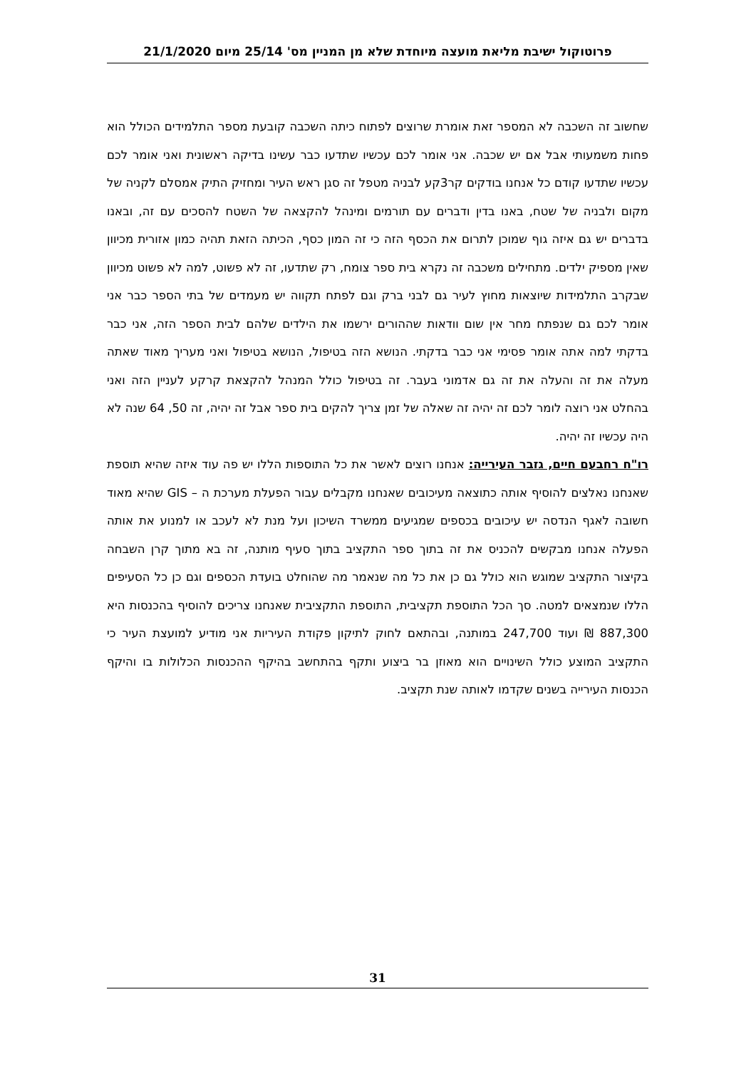פרוטוקול ישיבת מליאת מועצה מיוחדת שלא מן המניין מס' 25/14 מיום 21/1/2020
שחשוב זה השכבה לא המספר זאת אומרת שרוצים לפתוח כיתה השכבה קובעת מספר התלמידים הכולל הוא פחות משמעותי אבל אם יש שכבה. אני אומר לכם עכשיו שתדעו כבר עשינו בדיקה ראשונית ואני אומר לכם עכשיו שתדעו קודם כל אנחנו בודקים קר3קע לבניה מטפל זה סגן ראש העיר ומחזיק התיק אמסלם לקניה של מקום ולבניה של שטח, באנו בדין ודברים עם תורמים ומינהל להקצאה של השטח להסכים עם זה, ובאנו בדברים יש גם איזה גוף שמוכן לתרום את הכסף הזה כי זה המון כסף, הכיתה הזאת תהיה כמון אזורית מכיוון שאין מספיק ילדים. מתחילים משכבה זה נקרא בית ספר צומח, רק שתדעו, זה לא פשוט, למה לא פשוט מכיוון שבקרב התלמידות שיוצאות מחוץ לעיר גם לבני ברק וגם לפתח תקווה יש מעמדים של בתי הספר כבר אני אומר לכם גם שנפתח מחר אין שום וודאות שההורים ירשמו את הילדים שלהם לבית הספר הזה, אני כבר בדקתי למה אתה אומר פסימי אני כבר בדקתי. הנושא הזה בטיפול, הנושא בטיפול ואני מעריך מאוד שאתה מעלה את זה והעלה את זה גם אדמוני בעבר. זה בטיפול כולל המנהל להקצאת קרקע לעניין הזה ואני בהחלט אני רוצה לומר לכם זה יהיה זה שאלה של זמן צריך להקים בית ספר אבל זה יהיה, זה 50, 64 שנה לא היה עכשיו זה יהיה.
רו"ח רחבעם חיים, גזבר העירייה: אנחנו רוצים לאשר את כל התוספות הללו יש פה עוד איזה שהיא תוספת שאנחנו נאלצים להוסיף אותה כתוצאה מעיכובים שאנחנו מקבלים עבור הפעלת מערכת ה – GIS שהיא מאוד חשובה לאגף הנדסה יש עיכובים בכספים שמגיעים ממשרד השיכון ועל מנת לא לעכב או למנוע את אותה הפעלה אנחנו מבקשים להכניס את זה בתוך ספר התקציב בתוך סעיף מותנה, זה בא מתוך קרן השבחה בקיצור התקציב שמוגש הוא כולל גם כן את כל מה שנאמר מה שהוחלט בועדת הכספים וגם כן כל הסעיפים הללו שנמצאים למטה. סך הכל התוספת תקציבית, התוספת התקציבית שאנחנו צריכים להוסיף בהכנסות היא 887,300 ₪ ועוד 247,700 במותנה, ובהתאם לחוק לתיקון פקודת העיריות אני מודיע למועצת העיר כי התקציב המוצע כולל השינויים הוא מאוזן בר ביצוע ותקף בהתחשב בהיקף ההכנסות הכלולות בו והיקף הכנסות העירייה בשנים שקדמו לאותה שנת תקציב.
31